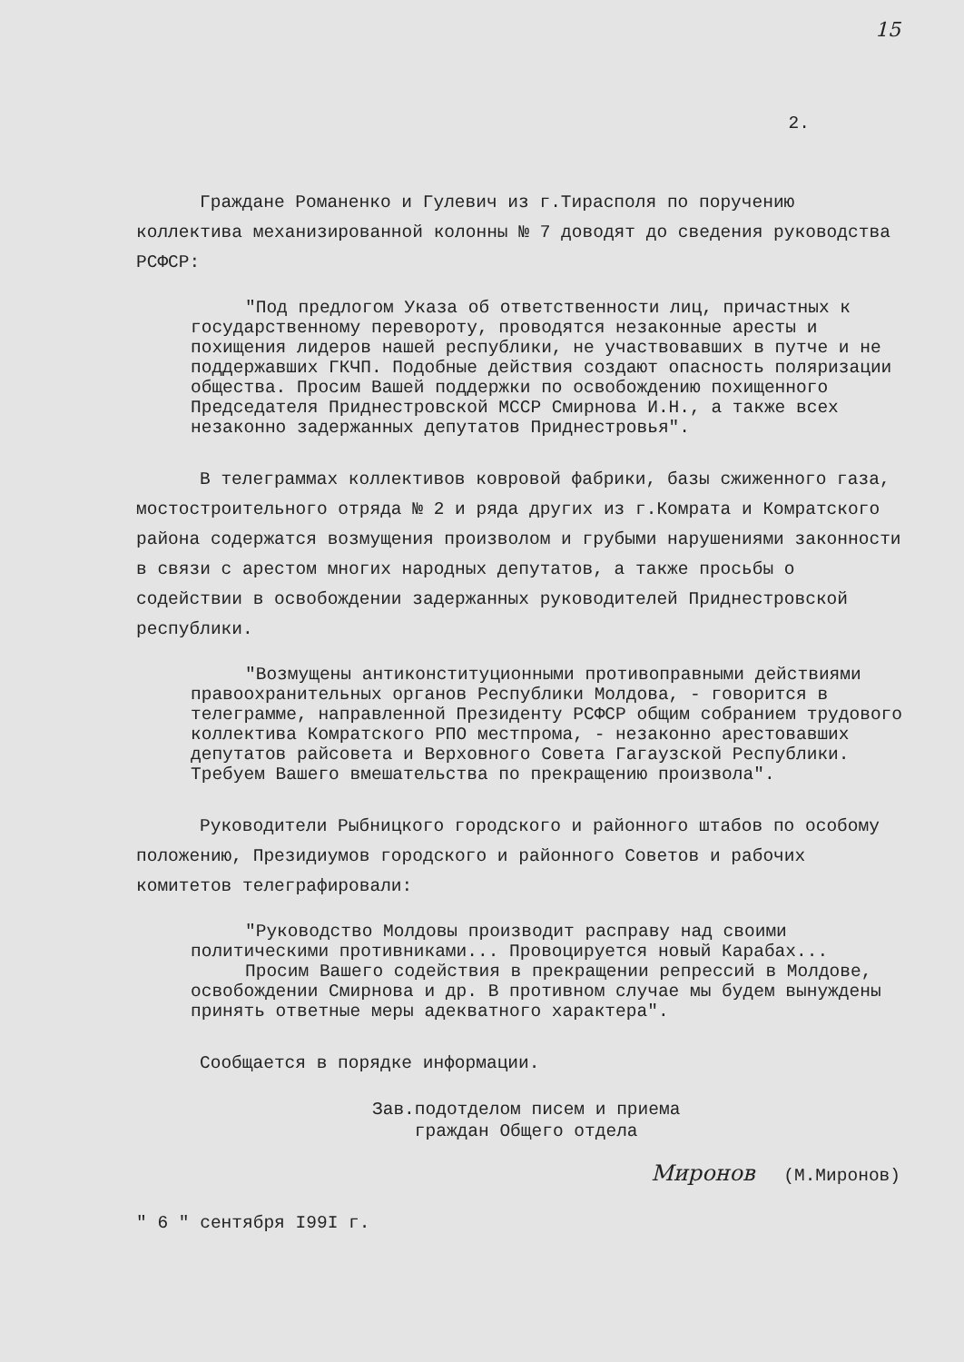15
2.
Граждане Романенко и Гулевич из г.Тирасполя по поручению коллектива механизированной колонны № 7 доводят до сведения руководства РСФСР:
"Под предлогом Указа об ответственности лиц, причастных к государственному перевороту, проводятся незаконные аресты и похищения лидеров нашей республики, не участвовавших в путче и не поддержавших ГКЧП. Подобные действия создают опасность поляризации общества. Просим Вашей поддержки по освобождению похищенного Председателя Приднестровской МССР Смирнова И.Н., а также всех незаконно задержанных депутатов Приднестровья".
В телеграммах коллективов ковровой фабрики, базы сжиженного газа, мостостроительного отряда № 2 и ряда других из г.Комрата и Комратского района содержатся возмущения произволом и грубыми нарушениями законности в связи с арестом многих народных депутатов, а также просьбы о содействии в освобождении задержанных руководителей Приднестровской республики.
"Возмущены антиконституционными противоправными действиями правоохранительных органов Республики Молдова, - говорится в телеграмме, направленной Президенту РСФСР общим собранием трудового коллектива Комратского РПО местпрома, - незаконно арестовавших депутатов райсовета и Верховного Совета Гагаузской Республики. Требуем Вашего вмешательства по прекращению произвола".
Руководители Рыбницкого городского и районного штабов по особому положению, Президиумов городского и районного Советов и рабочих комитетов телеграфировали:
"Руководство Молдовы производит расправу над своими политическими противниками... Провоцируется новый Карабах...
Просим Вашего содействия в прекращении репрессий в Молдове, освобождении Смирнова и др. В противном случае мы будем вынуждены принять ответные меры адекватного характера".
Сообщается в порядке информации.
Зав.подотделом писем и приема
граждан Общего отдела
Миронов (М.Миронов)
" 6 " сентября I99I г.